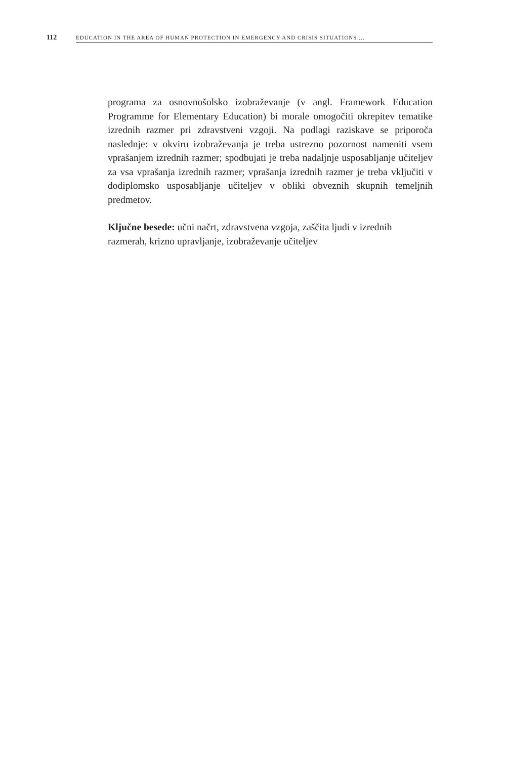112 EDUCATION IN THE AREA OF HUMAN PROTECTION IN EMERGENCY AND CRISIS SITUATIONS ...
programa za osnovnošolsko izobraževanje (v angl. Framework Education Programme for Elementary Education) bi morale omogočiti okrepitev tematike izrednih razmer pri zdravstveni vzgoji. Na podlagi raziskave se priporoča naslednje: v okviru izobraževanja je treba ustrezno pozornost nameniti vsem vprašanjem izrednih razmer; spodbujati je treba nadaljnje usposabljanje učiteljev za vsa vprašanja izrednih razmer; vprašanja izrednih razmer je treba vključiti v dodiplomsko usposabljanje učiteljev v obliki obveznih skupnih temeljnih predmetov.
Ključne besede: učni načrt, zdravstvena vzgoja, zaščita ljudi v izrednih razmerah, krizno upravljanje, izobraževanje učiteljev